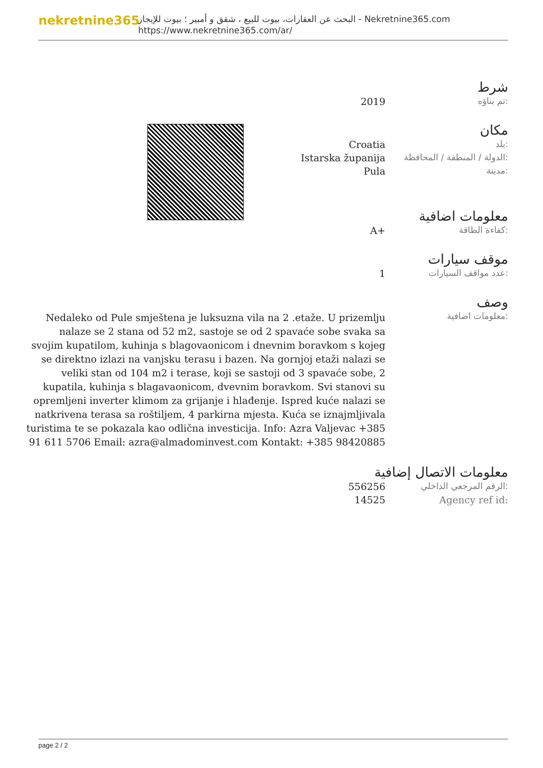nekretnine365
البحث عن العقارات، بيوت للبيع ، شقق و أمبير ؛ بيوت للإيجار - Nekretnine365.com
https://www.nekretnine365.com/ar/
شرط
| 2019 | تم بناؤه: |
مكان
| Croatia | بلد: |
| Istarska županija | الدولة / المنطقة / المحافظة: |
| Pula | مدينة: |
معلومات اضافية
| A+ | كفاءة الطاقة: |
موقف سيارات
| 1 | عدد مواقف السيارات: |
وصف
| Nedaleko od Pule smještena je luksuzna vila na 2 .etaže. U prizemlju nalaze se 2 stana od 52 m2, sastoje se od 2 spavaće sobe svaka sa svojim kupatilom, kuhinja s blagovaonicom i dnevnim boravkom s kojeg se direktno izlazi na vanjsku terasu i bazen. Na gornjoj etaži nalazi se veliki stan od 104 m2 i terase, koji se sastoji od 3 spavaće sobe, 2 kupatila, kuhinja s blagavaonicom, dvevnim boravkom. Svi stanovi su opremljeni inverter klimom za grijanje i hlađenje. Ispred kuće nalazi se natkrivena terasa sa roštiljem, 4 parkirna mjesta. Kuća se iznajmljivala turistima te se pokazala kao odlična investicija. Info: Azra Valjevac +385 91 611 5706 Email: azra@almadominvest.com Kontakt: +385 98420885 | معلومات اضافية: |
معلومات الاتصال إضافية
| 556256 | الرقم المرجعي الداخلي: |
| 14525 | Agency ref id: |
page 2 / 2